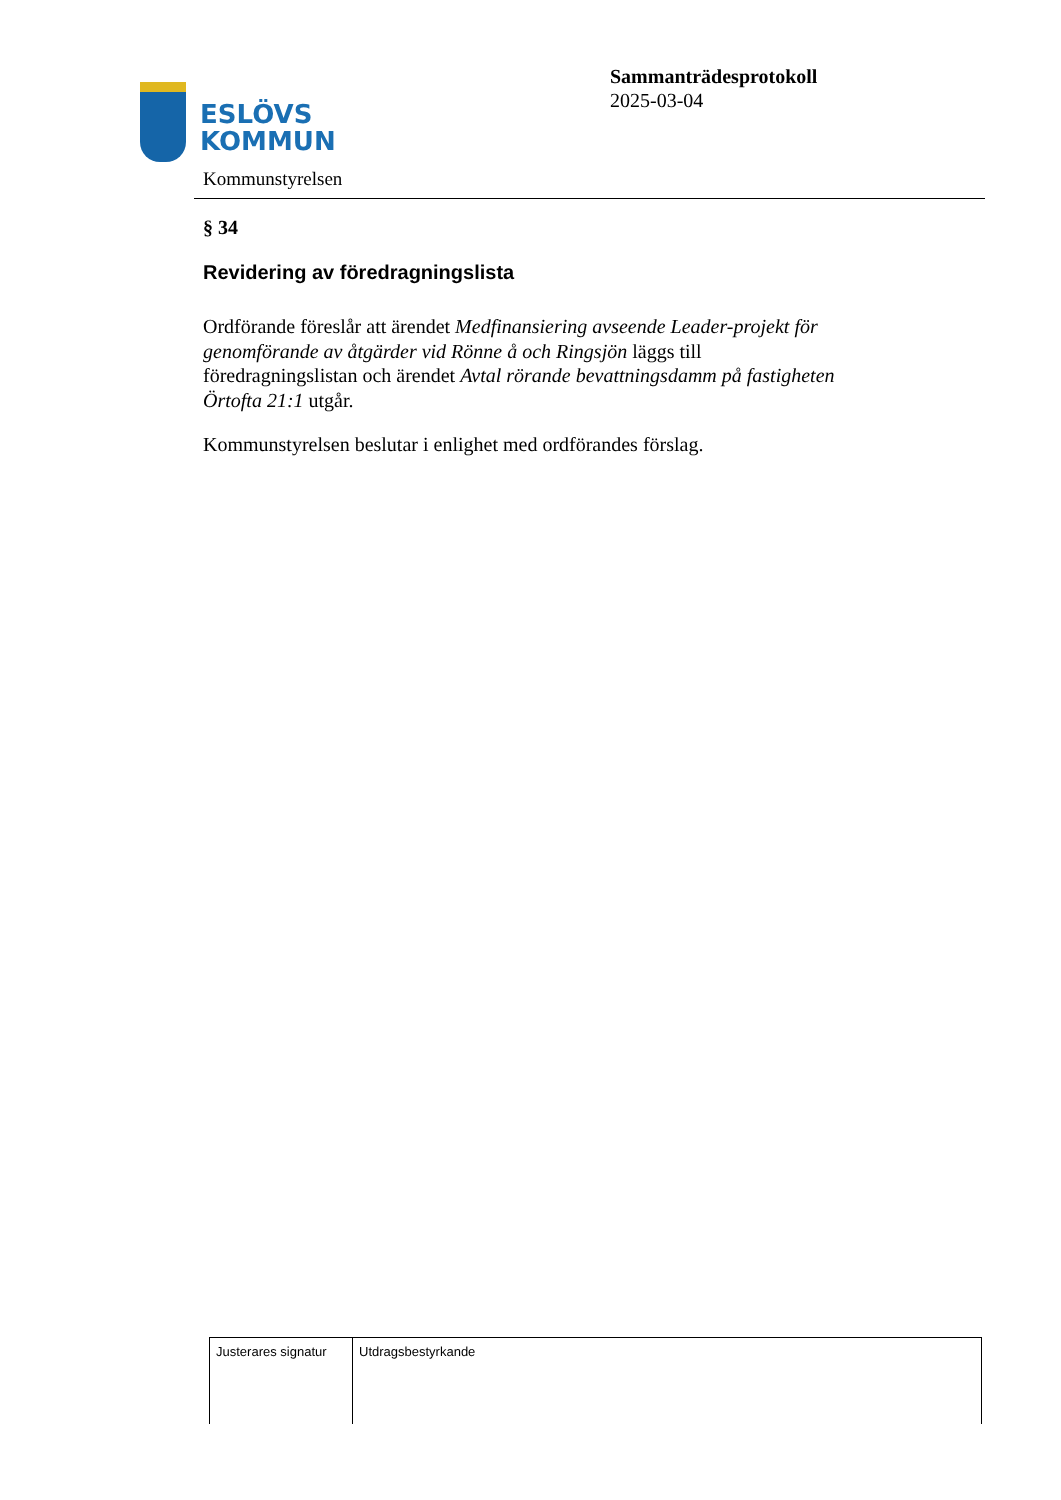ESLÖVS
KOMMUN
Sammanträdesprotokoll
2025-03-04
Kommunstyrelsen
§ 34
Revidering av föredragningslista
Ordförande föreslår att ärendet Medfinansiering avseende Leader-projekt för genomförande av åtgärder vid Rönne å och Ringsjön läggs till föredragningslistan och ärendet Avtal rörande bevattningsdamm på fastigheten Örtofta 21:1 utgår.
Kommunstyrelsen beslutar i enlighet med ordförandes förslag.
| Justerares signatur | Utdragsbestyrkande |